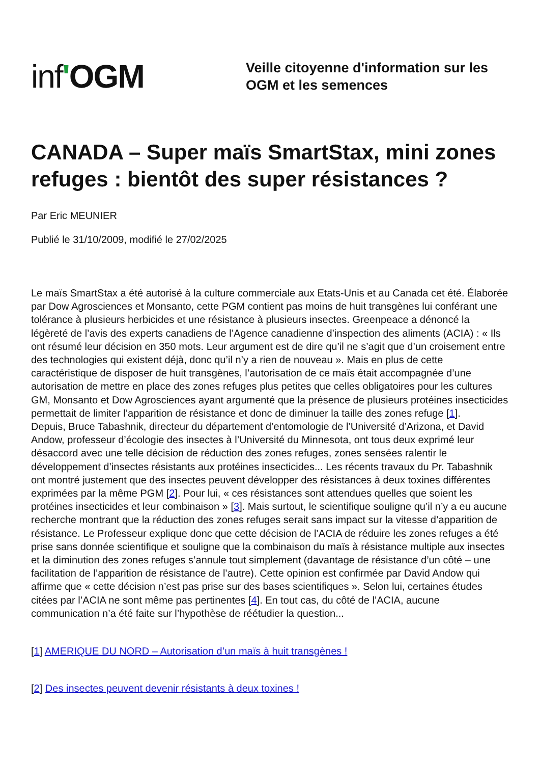inf'OGM
Veille citoyenne d'information sur les
OGM et les semences
CANADA – Super maïs SmartStax, mini zones refuges : bientôt des super résistances ?
Par Eric MEUNIER
Publié le 31/10/2009, modifié le 27/02/2025
Le maïs SmartStax a été autorisé à la culture commerciale aux Etats-Unis et au Canada cet été. Élaborée par Dow Agrosciences et Monsanto, cette PGM contient pas moins de huit transgènes lui conférant une tolérance à plusieurs herbicides et une résistance à plusieurs insectes. Greenpeace a dénoncé la légèreté de l’avis des experts canadiens de l’Agence canadienne d’inspection des aliments (ACIA) : « Ils ont résumé leur décision en 350 mots. Leur argument est de dire qu’il ne s’agit que d’un croisement entre des technologies qui existent déjà, donc qu’il n’y a rien de nouveau ». Mais en plus de cette caractéristique de disposer de huit transgènes, l’autorisation de ce maïs était accompagnée d’une autorisation de mettre en place des zones refuges plus petites que celles obligatoires pour les cultures GM, Monsanto et Dow Agrosciences ayant argumenté que la présence de plusieurs protéines insecticides permettait de limiter l’apparition de résistance et donc de diminuer la taille des zones refuge [1].
Depuis, Bruce Tabashnik, directeur du département d’entomologie de l’Université d’Arizona, et David Andow, professeur d’écologie des insectes à l’Université du Minnesota, ont tous deux exprimé leur désaccord avec une telle décision de réduction des zones refuges, zones sensées ralentir le développement d’insectes résistants aux protéines insecticides... Les récents travaux du Pr. Tabashnik ont montré justement que des insectes peuvent développer des résistances à deux toxines différentes exprimées par la même PGM [2]. Pour lui, « ces résistances sont attendues quelles que soient les protéines insecticides et leur combinaison » [3]. Mais surtout, le scientifique souligne qu’il n’y a eu aucune recherche montrant que la réduction des zones refuges serait sans impact sur la vitesse d’apparition de résistance. Le Professeur explique donc que cette décision de l’ACIA de réduire les zones refuges a été prise sans donnée scientifique et souligne que la combinaison du maïs à résistance multiple aux insectes et la diminution des zones refuges s’annule tout simplement (davantage de résistance d’un côté – une facilitation de l’apparition de résistance de l’autre). Cette opinion est confirmée par David Andow qui affirme que « cette décision n’est pas prise sur des bases scientifiques ». Selon lui, certaines études citées par l’ACIA ne sont même pas pertinentes [4]. En tout cas, du côté de l’ACIA, aucune communication n’a été faite sur l’hypothèse de réétudier la question...
[1] AMERIQUE DU NORD – Autorisation d’un maïs à huit transgènes !
[2] Des insectes peuvent devenir résistants à deux toxines !